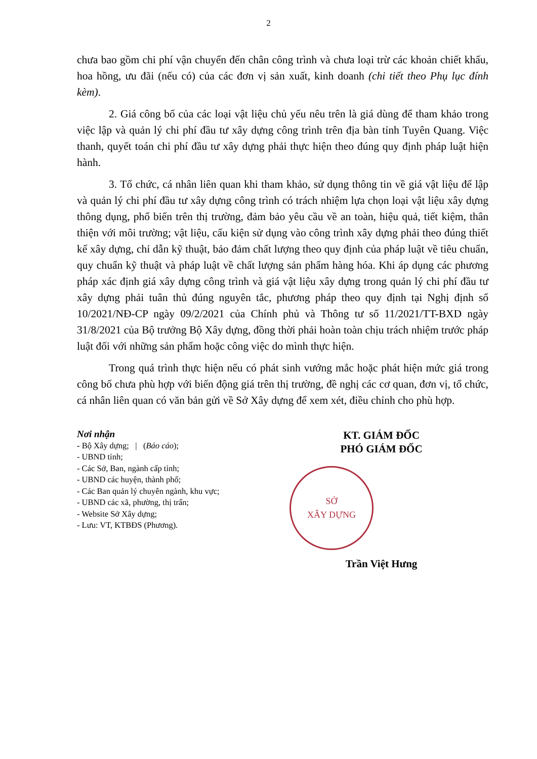2
chưa bao gồm chi phí vận chuyển đến chân công trình và chưa loại trừ các khoản chiết khấu, hoa hồng, ưu đãi (nếu có) của các đơn vị sản xuất, kinh doanh (chi tiết theo Phụ lục đính kèm).
2. Giá công bố của các loại vật liệu chủ yếu nêu trên là giá dùng để tham khảo trong việc lập và quản lý chi phí đầu tư xây dựng công trình trên địa bàn tỉnh Tuyên Quang. Việc thanh, quyết toán chi phí đầu tư xây dựng phải thực hiện theo đúng quy định pháp luật hiện hành.
3. Tổ chức, cá nhân liên quan khi tham khảo, sử dụng thông tin về giá vật liệu để lập và quản lý chi phí đầu tư xây dựng công trình có trách nhiệm lựa chọn loại vật liệu xây dựng thông dụng, phổ biến trên thị trường, đảm bảo yêu cầu về an toàn, hiệu quả, tiết kiệm, thân thiện với môi trường; vật liệu, cấu kiện sử dụng vào công trình xây dựng phải theo đúng thiết kế xây dựng, chỉ dẫn kỹ thuật, bảo đảm chất lượng theo quy định của pháp luật về tiêu chuẩn, quy chuẩn kỹ thuật và pháp luật về chất lượng sản phẩm hàng hóa. Khi áp dụng các phương pháp xác định giá xây dựng công trình và giá vật liệu xây dựng trong quản lý chi phí đầu tư xây dựng phải tuân thủ đúng nguyên tắc, phương pháp theo quy định tại Nghị định số 10/2021/NĐ-CP ngày 09/2/2021 của Chính phủ và Thông tư số 11/2021/TT-BXD ngày 31/8/2021 của Bộ trưởng Bộ Xây dựng, đồng thời phải hoàn toàn chịu trách nhiệm trước pháp luật đối với những sản phẩm hoặc công việc do mình thực hiện.
Trong quá trình thực hiện nếu có phát sinh vướng mắc hoặc phát hiện mức giá trong công bố chưa phù hợp với biến động giá trên thị trường, đề nghị các cơ quan, đơn vị, tổ chức, cá nhân liên quan có văn bản gửi về Sở Xây dựng để xem xét, điều chỉnh cho phù hợp.
Nơi nhận
- Bộ Xây dựng; | (Báo cáo);
- UBND tỉnh;
- Các Sở, Ban, ngành cấp tỉnh;
- UBND các huyện, thành phố;
- Các Ban quản lý chuyên ngành, khu vực;
- UBND các xã, phường, thị trấn;
- Website Sở Xây dựng;
- Lưu: VT, KTBĐS (Phương).
KT. GIÁM ĐỐC
PHÓ GIÁM ĐỐC
SỞ
XÂY DỰNG
Trần Việt Hưng